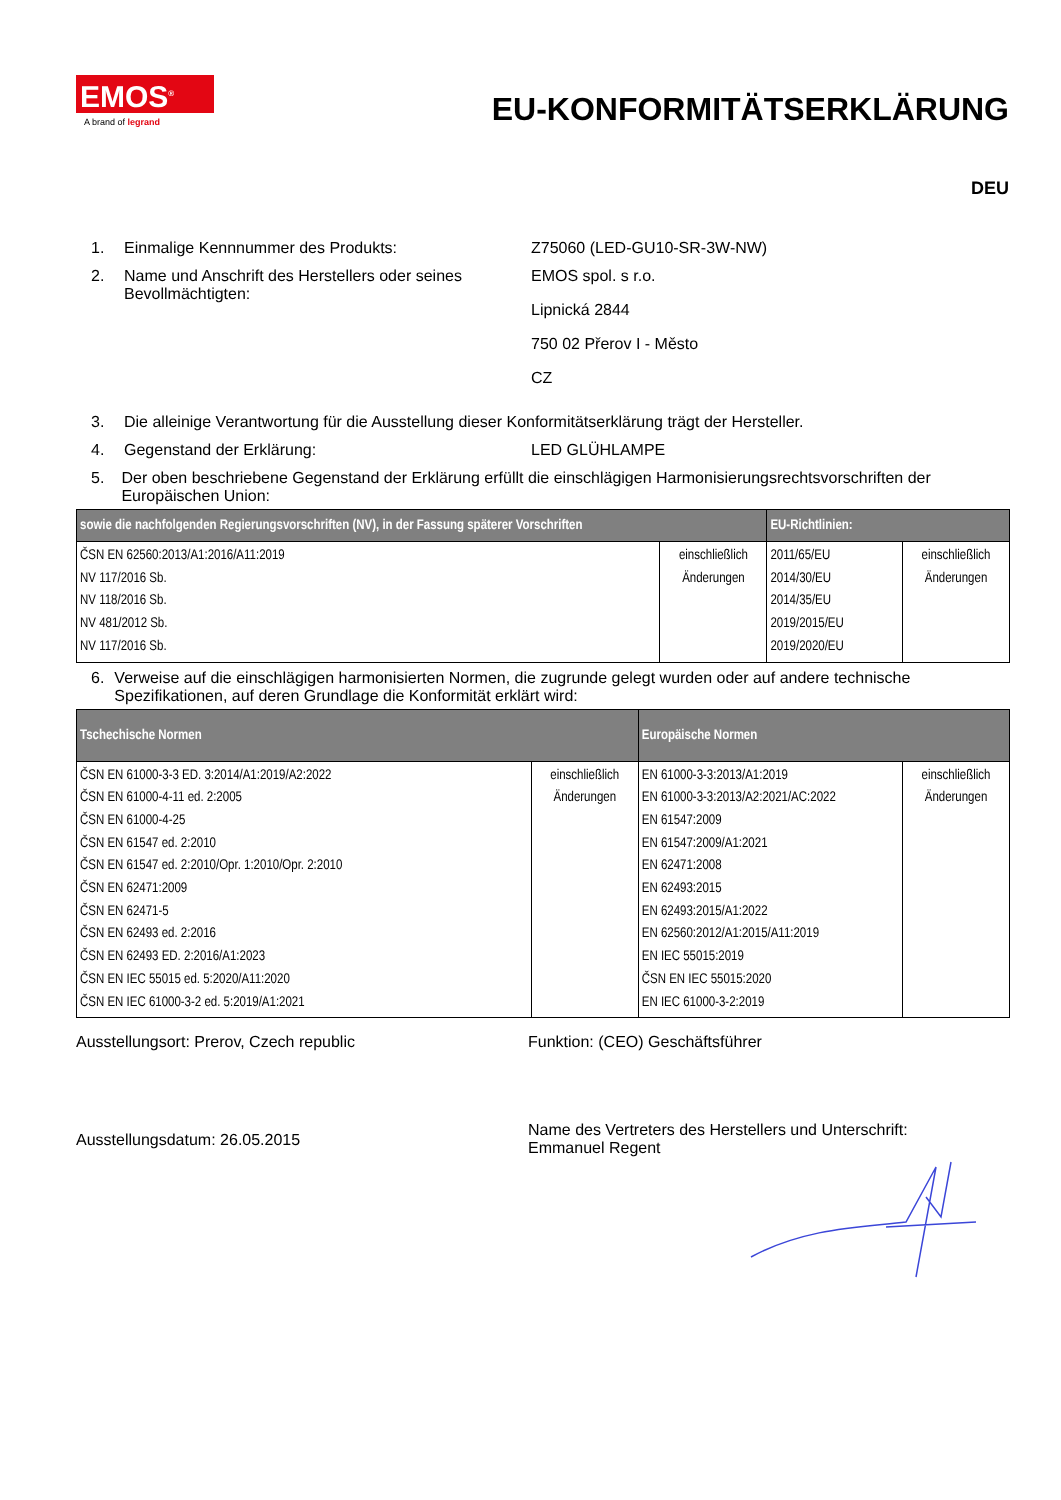EMOS<sup>®</sup>
A brand of legrand
EU-KONFORMITÄTSERKLÄRUNG
DEU
1. Einmalige Kennnummer des Produkts: Z75060 (LED-GU10-SR-3W-NW)
2. Name und Anschrift des Herstellers oder seines Bevollmächtigten:
EMOS spol. s r.o.
Lipnická 2844
750 02 Přerov I - Město
CZ
3. Die alleinige Verantwortung für die Ausstellung dieser Konformitätserklärung trägt der Hersteller.
4. Gegenstand der Erklärung: LED GLÜHLAMPE
5. Der oben beschriebene Gegenstand der Erklärung erfüllt die einschlägigen Harmonisierungsrechtsvorschriften der Europäischen Union:
| sowie die nachfolgenden Regierungsvorschriften (NV), in der Fassung späterer Vorschriften | | EU-Richtlinien: | |
| --- | --- | --- | --- |
| ČSN EN 62560:2013/A1:2016/A11:2019 NV 117/2016 Sb. NV 118/2016 Sb. NV 481/2012 Sb. NV 117/2016 Sb. | einschließlich Änderungen | 2011/65/EU 2014/30/EU 2014/35/EU 2019/2015/EU 2019/2020/EU | einschließlich Änderungen |
6. Verweise auf die einschlägigen harmonisierten Normen, die zugrunde gelegt wurden oder auf andere technische Spezifikationen, auf deren Grundlage die Konformität erklärt wird:
| Tschechische Normen | | Europäische Normen | |
| --- | --- | --- | --- |
| ČSN EN 61000-3-3 ED. 3:2014/A1:2019/A2:2022 ČSN EN 61000-4-11 ed. 2:2005 ČSN EN 61000-4-25 ČSN EN 61547 ed. 2:2010 ČSN EN 61547 ed. 2:2010/Opr. 1:2010/Opr. 2:2010 ČSN EN 62471:2009 ČSN EN 62471-5 ČSN EN 62493 ed. 2:2016 ČSN EN 62493 ED. 2:2016/A1:2023 ČSN EN IEC 55015 ed. 5:2020/A11:2020 ČSN EN IEC 61000-3-2 ed. 5:2019/A1:2021 | einschließlich Änderungen | EN 61000-3-3:2013/A1:2019 EN 61000-3-3:2013/A2:2021/AC:2022 EN 61547:2009 EN 61547:2009/A1:2021 EN 62471:2008 EN 62493:2015 EN 62493:2015/A1:2022 EN 62560:2012/A1:2015/A11:2019 EN IEC 55015:2019 ČSN EN IEC 55015:2020 EN IEC 61000-3-2:2019 | einschließlich Änderungen |
Ausstellungsort: Prerov, Czech republic Funktion: (CEO) Geschäftsführer
Ausstellungsdatum: 26.05.2015
Name des Vertreters des Herstellers und Unterschrift:
Emmanuel Regent